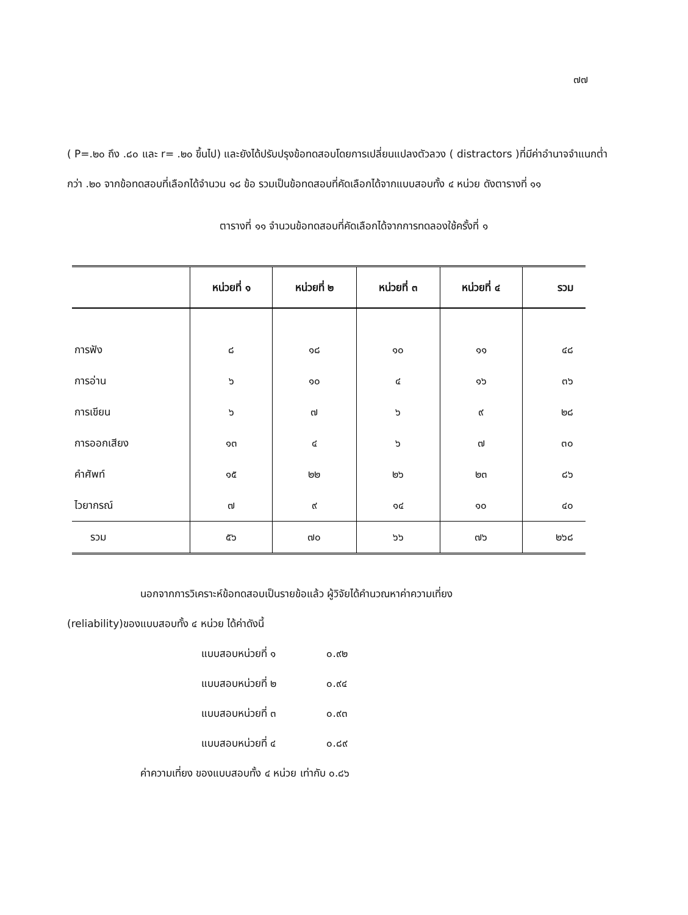๗๗
( P=.๒๐ ถึง .๘๐ และ r= .๒๐ ขึ้นไป) และยังได้ปรับปรุงข้อทดสอบโดยการเปลี่ยนแปลงตัวลวง ( distractors )ที่มีค่าอำนาจจำแนกต่ำกว่า .๒๐ จากข้อทดสอบที่เลือกได้จำนวน ๑๘ ข้อ รวมเป็นข้อทดสอบที่คัดเลือกได้จากแบบสอบทั้ง ๔ หน่วย ดังตารางที่ ๑๑
ตารางที่ ๑๑ จำนวนข้อทดสอบที่คัดเลือกได้จากการทดลองใช้ครั้งที่ ๑
| | หน่วยที่ ๑ | หน่วยที่ ๒ | หน่วยที่ ๓ | หน่วยที่ ๔ | รวม |
| --- | --- | --- | --- | --- | --- |
| การฟัง | ๘ | ๑๘ | ๑๐ | ๑๑ | ๔๘ |
| การอ่าน | ๖ | ๑๐ | ๔ | ๑๖ | ๓๖ |
| การเขียน | ๖ | ๗ | ๖ | ๙ | ๒๘ |
| การออกเสียง | ๑๓ | ๔ | ๖ | ๗ | ๓๐ |
| คำศัพท์ | ๑๕ | ๒๒ | ๒๖ | ๒๓ | ๘๖ |
| ไวยากรณ์ | ๗ | ๙ | ๑๔ | ๑๐ | ๔๐ |
| รวม | ๕๖ | ๗๐ | ๖๖ | ๗๖ | ๒๖๘ |
นอกจากการวิเคราะห์ข้อทดสอบเป็นรายข้อแล้ว ผู้วิจัยได้คำนวณหาค่าความเที่ยง
(reliability)ของแบบสอบทั้ง ๔ หน่วย ได้ค่าดังนี้
แบบสอบหน่วยที่ ๑ ๐.๙๒
แบบสอบหน่วยที่ ๒ ๐.๙๔
แบบสอบหน่วยที่ ๓ ๐.๙๓
แบบสอบหน่วยที่ ๔ ๐.๘๙
ค่าความเที่ยง ของแบบสอบทั้ง ๔ หน่วย เท่ากับ ๐.๘๖